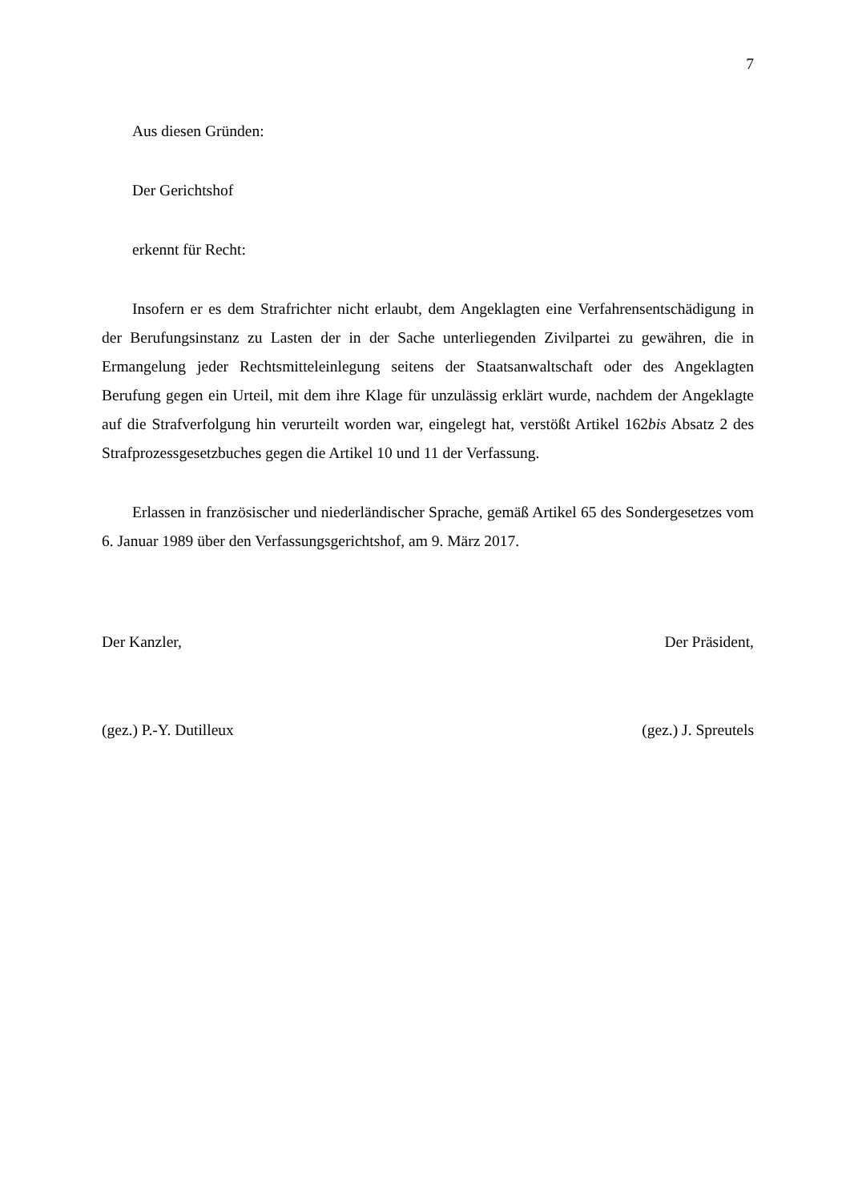7
Aus diesen Gründen:
Der Gerichtshof
erkennt für Recht:
Insofern er es dem Strafrichter nicht erlaubt, dem Angeklagten eine Verfahrensentschädigung in der Berufungsinstanz zu Lasten der in der Sache unterliegenden Zivilpartei zu gewähren, die in Ermangelung jeder Rechtsmitteleinlegung seitens der Staatsanwaltschaft oder des Angeklagten Berufung gegen ein Urteil, mit dem ihre Klage für unzulässig erklärt wurde, nachdem der Angeklagte auf die Strafverfolgung hin verurteilt worden war, eingelegt hat, verstößt Artikel 162bis Absatz 2 des Strafprozessgesetzbuches gegen die Artikel 10 und 11 der Verfassung.
Erlassen in französischer und niederländischer Sprache, gemäß Artikel 65 des Sondergesetzes vom 6. Januar 1989 über den Verfassungsgerichtshof, am 9. März 2017.
Der Kanzler, Der Präsident,
(gez.) P.-Y. Dutilleux (gez.) J. Spreutels